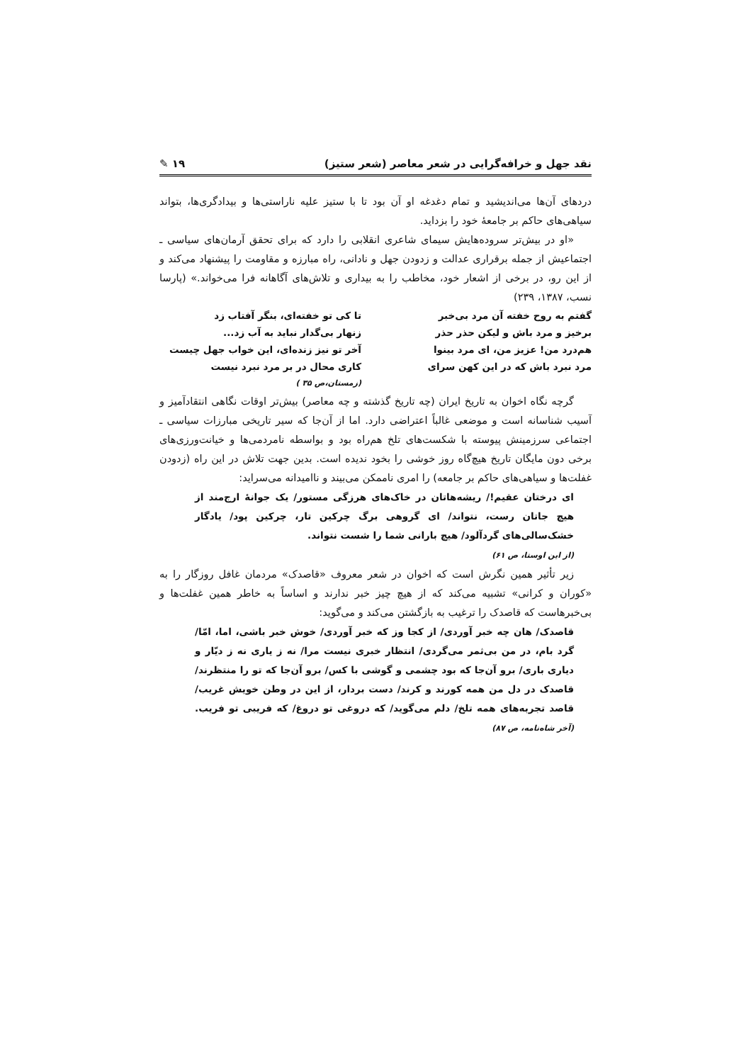نقد جهل و خرافه‌گرایی در شعر معاصر (شعر ستیز) ۱۹ ✎
دردهای آن‌ها می‌اندیشید و تمام دغدغه او آن بود تا با ستیز علیه ناراستی‌ها و بیدادگری‌ها، بتواند سیاهی‌های حاکم بر جامعهٔ خود را بزداید.
«او در بیش‌تر سروده‌هایش سیمای شاعری انقلابی را دارد که برای تحقق آرمان‌های سیاسی ـ اجتماعیش از جمله برقراری عدالت و زدودن جهل و نادانی، راه مبارزه و مقاومت را پیشنهاد می‌کند و از این رو، در برخی از اشعار خود، مخاطب را به بیداری و تلاش‌های آگاهانه فرا می‌خواند.» (پارسا نسب، ۱۳۸۷، ۲۳۹)
گفتم به روح خفته آن مرد بی‌خبر
تا کی تو خفته‌ای، بنگر آفتاب زد
برخیز و مرد باش و لیکن حذر حذر
زنهار بی‌گدار نباید به آب زد...
هم‌درد من! عزیز من، ای مرد بینوا
آخر تو نیز زنده‌ای، این خواب جهل چیست
مرد نبرد باش که در این کهن سرای
کاری محال در بر مرد نبرد نیست
(زمستان،ص ۳۵ )
گرچه نگاه اخوان به تاریخ ایران (چه تاریخ گذشته و چه معاصر) بیش‌تر اوقات نگاهی انتقادآمیز و آسیب شناسانه است و موضعی غالباً اعتراضی دارد. اما از آن‌جا که سیر تاریخی مبارزات سیاسی ـ اجتماعی سرزمینش پیوسته با شکست‌های تلخ هم‌راه بود و بواسطه نامردمی‌ها و خیانت‌ورزی‌های برخی دون مایگان تاریخ هیچ‌گاه روز خوشی را بخود ندیده است. بدین جهت تلاش در این راه (زدودن غفلت‌ها و سیاهی‌های حاکم بر جامعه) را امری ناممکن می‌بیند و ناامیدانه می‌سراید:
ای درختان عقیم!/ ریشه‌هاتان در خاک‌های هرزگی مستور/ یک جوانهٔ ارج‌مند از هیچ جاتان رست، نتواند/ ای گروهی برگ چرکین تار، چرکین پود/ یادگار خشک‌سالی‌های گردآلود/ هیچ بارانی شما را شست نتواند.
(از این اوستا، ص ۶۱)
زیر تأثیر همین نگرش است که اخوان در شعر معروف «قاصدک» مردمان غافل روزگار را به «کوران و کرانی» تشبیه می‌کند که از هیچ چیز خبر ندارند و اساساً به خاطر همین غفلت‌ها و بی‌خبرهاست که قاصدک را ترغیب به بازگشتن می‌کند و می‌گوید:
قاصدک/ هان چه خبر آوردی/ از کجا وز که خبر آوردی/ خوش خبر باشی، اما، امّا/ گرد بام، در من بی‌ثمر می‌گردی/ انتظار خبری نیست مرا/ نه ز یاری نه ز دیّار و دیاری باری/ برو آن‌جا که بود چشمی و گوشی با کس/ برو آن‌جا که تو را منتظرند/ قاصدک در دل من همه کورند و کرند/ دست بردار، از این در وطن خویش غریب/ قاصد تجربه‌های همه تلخ/ دلم می‌گوید/ که دروغی تو دروغ/ که فریبی تو فریب. (آخر شاه‌نامه، ص ۸۷)